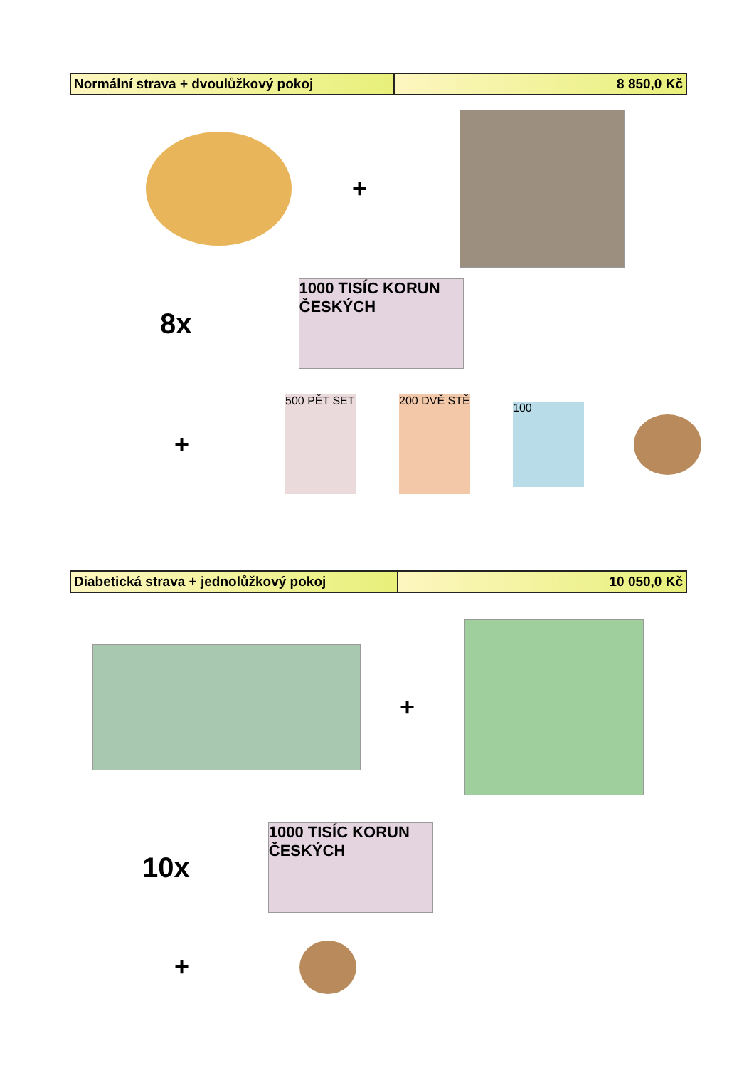| Normální strava + dvoulůžkový pokoj | 8 850,0 Kč |
+
8x
1000 TISÍC KORUN ČESKÝCH
+
500 PĚT SET
200 DVĚ STĚ
100
| Diabetická strava + jednolůžkový pokoj | 10 050,0 Kč |
+
10x
1000 TISÍC KORUN ČESKÝCH
+